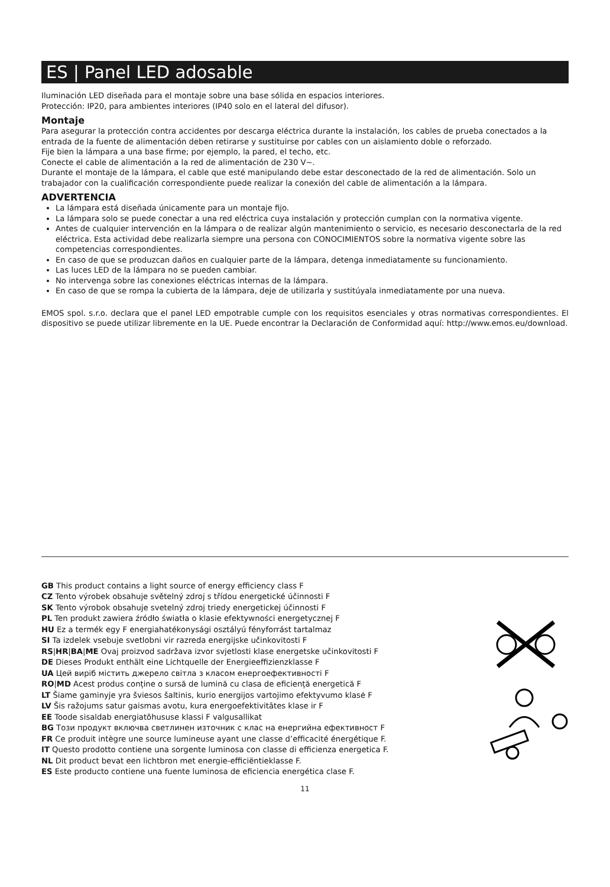ES | Panel LED adosable
Iluminación LED diseñada para el montaje sobre una base sólida en espacios interiores.
Protección: IP20, para ambientes interiores (IP40 solo en el lateral del difusor).
Montaje
Para asegurar la protección contra accidentes por descarga eléctrica durante la instalación, los cables de prueba conectados a la entrada de la fuente de alimentación deben retirarse y sustituirse por cables con un aislamiento doble o reforzado.
Fije bien la lámpara a una base firme; por ejemplo, la pared, el techo, etc.
Conecte el cable de alimentación a la red de alimentación de 230 V~.
Durante el montaje de la lámpara, el cable que esté manipulando debe estar desconectado de la red de alimentación. Solo un trabajador con la cualificación correspondiente puede realizar la conexión del cable de alimentación a la lámpara.
ADVERTENCIA
La lámpara está diseñada únicamente para un montaje fijo.
La lámpara solo se puede conectar a una red eléctrica cuya instalación y protección cumplan con la normativa vigente.
Antes de cualquier intervención en la lámpara o de realizar algún mantenimiento o servicio, es necesario desconectarla de la red eléctrica. Esta actividad debe realizarla siempre una persona con CONOCIMIENTOS sobre la normativa vigente sobre las competencias correspondientes.
En caso de que se produzcan daños en cualquier parte de la lámpara, detenga inmediatamente su funcionamiento.
Las luces LED de la lámpara no se pueden cambiar.
No intervenga sobre las conexiones eléctricas internas de la lámpara.
En caso de que se rompa la cubierta de la lámpara, deje de utilizarla y sustitúyala inmediatamente por una nueva.
EMOS spol. s.r.o. declara que el panel LED empotrable cumple con los requisitos esenciales y otras normativas correspondientes. El dispositivo se puede utilizar libremente en la UE. Puede encontrar la Declaración de Conformidad aquí: http://www.emos.eu/download.
GB This product contains a light source of energy efficiency class F
CZ Tento výrobek obsahuje světelný zdroj s třídou energetické účinnosti F
SK Tento výrobok obsahuje svetelný zdroj triedy energetickej účinnosti F
PL Ten produkt zawiera źródło światła o klasie efektywności energetycznej F
HU Ez a termék egy F energiahatékonysági osztályú fényforrást tartalmaz
SI Ta izdelek vsebuje svetlobni vir razreda energijske učinkovitosti F
RS|HR|BA|ME Ovaj proizvod sadržava izvor svjetlosti klase energetske učinkovitosti F
DE Dieses Produkt enthält eine Lichtquelle der Energieeffizienzklasse F
UA Цей виріб містить джерело світла з класом енергоефективності F
RO|MD Acest produs conține o sursă de lumină cu clasa de eficiență energetică F
LT Šiame gaminyje yra šviesos šaltinis, kurio energijos vartojimo efektyvumo klasė F
LV Šis ražojums satur gaismas avotu, kura energoefektivitātes klase ir F
EE Toode sisaldab energiatõhususe klassi F valgusallikat
BG Този продукт включва светлинен източник с клас на енергийна ефективност F
FR Ce produit intègre une source lumineuse ayant une classe d’efficacité énergétique F.
IT Questo prodotto contiene una sorgente luminosa con classe di efficienza energetica F.
NL Dit product bevat een lichtbron met energie-efficiëntieklasse F.
ES Este producto contiene una fuente luminosa de eficiencia energética clase F.
11